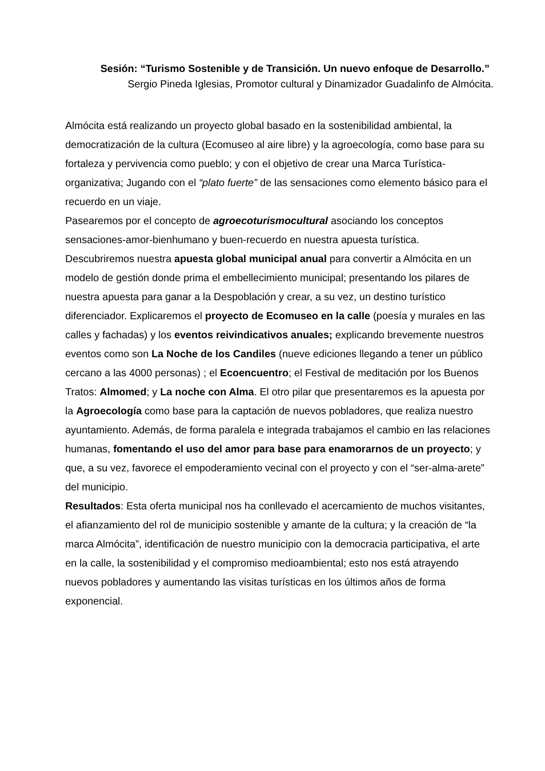Sesión: “Turismo Sostenible y de Transición. Un nuevo enfoque de Desarrollo.”
Sergio Pineda Iglesias, Promotor cultural y Dinamizador Guadalinfo de Almócita.
Almócita está realizando un proyecto global basado en la sostenibilidad ambiental, la democratización de la cultura (Ecomuseo al aire libre) y la agroecología, como base para su fortaleza y pervivencia como pueblo; y con el objetivo de crear una Marca Turística-organizativa; Jugando con el “plato fuerte” de las sensaciones como elemento básico para el recuerdo en un viaje.
Pasearemos por el concepto de agroecoturismocultural asociando los conceptos sensaciones-amor-bienhumano y buen-recuerdo en nuestra apuesta turística.
Descubriremos nuestra apuesta global municipal anual para convertir a Almócita en un modelo de gestión donde prima el embellecimiento municipal; presentando los pilares de nuestra apuesta para ganar a la Despoblación y crear, a su vez, un destino turístico diferenciador. Explicaremos el proyecto de Ecomuseo en la calle (poesía y murales en las calles y fachadas) y los eventos reivindicativos anuales; explicando brevemente nuestros eventos como son La Noche de los Candiles (nueve ediciones llegando a tener un público cercano a las 4000 personas) ; el Ecoencuentro; el Festival de meditación por los Buenos Tratos: Almomed; y La noche con Alma. El otro pilar que presentaremos es la apuesta por la Agroecología como base para la captación de nuevos pobladores, que realiza nuestro ayuntamiento. Además, de forma paralela e integrada trabajamos el cambio en las relaciones humanas, fomentando el uso del amor para base para enamorarnos de un proyecto; y que, a su vez, favorece el empoderamiento vecinal con el proyecto y con el “ser-alma-arete” del municipio.
Resultados: Esta oferta municipal nos ha conllevado el acercamiento de muchos visitantes, el afianzamiento del rol de municipio sostenible y amante de la cultura; y la creación de “la marca Almócita”, identificación de nuestro municipio con la democracia participativa, el arte en la calle, la sostenibilidad y el compromiso medioambiental; esto nos está atrayendo nuevos pobladores y aumentando las visitas turísticas en los últimos años de forma exponencial.